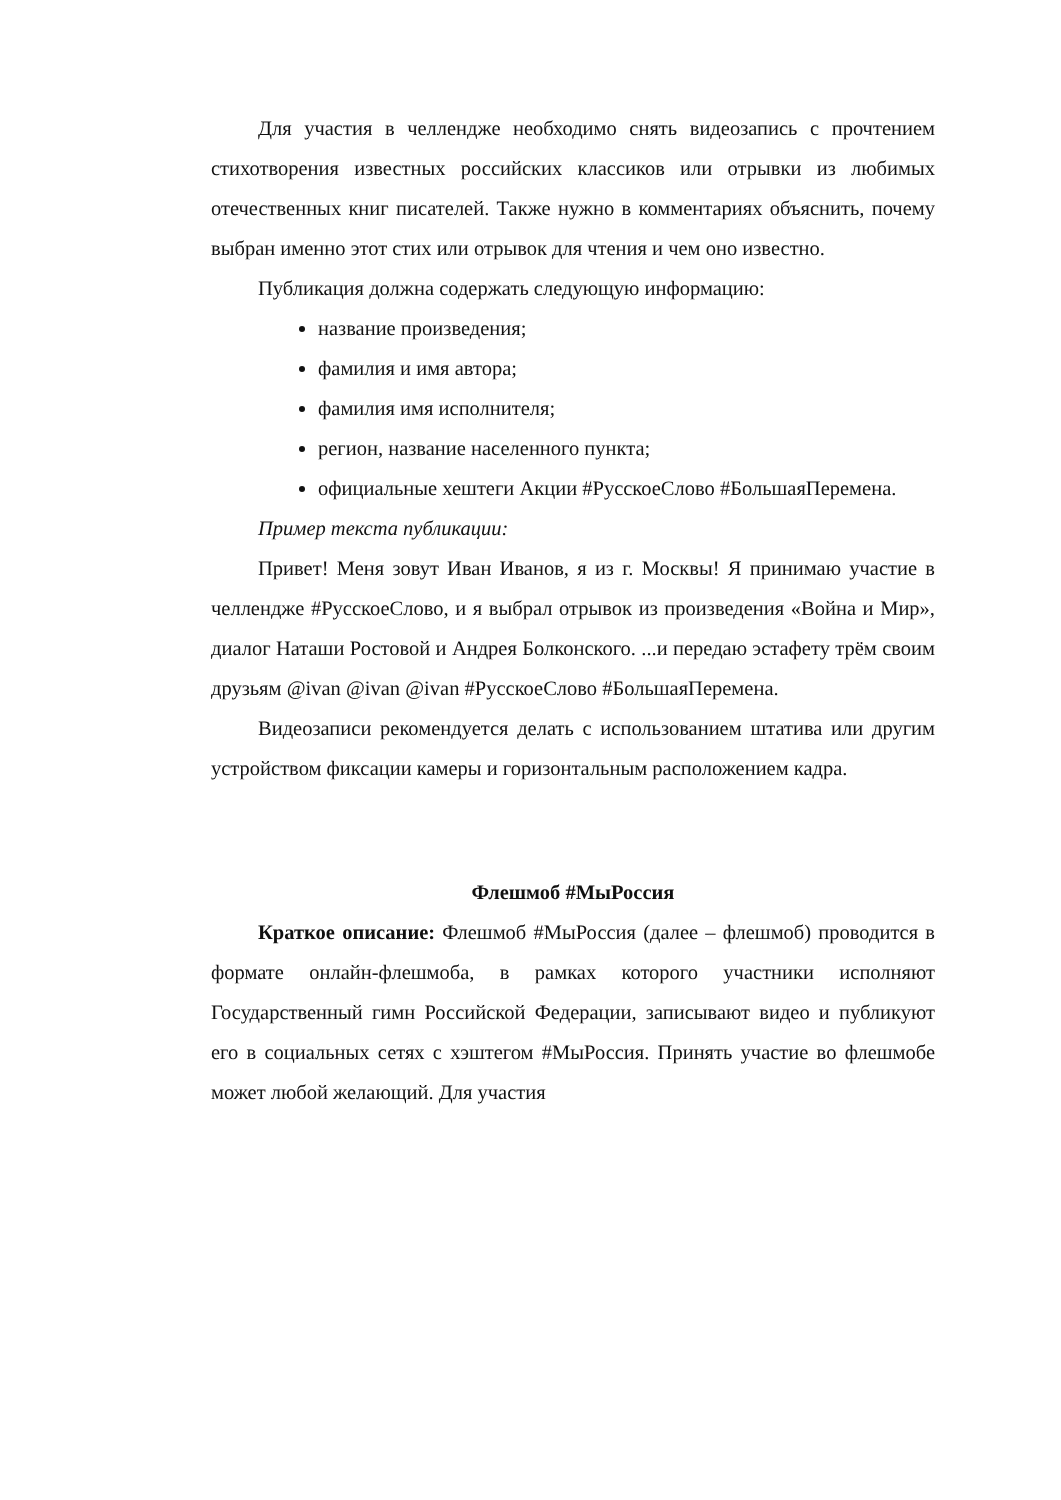Для участия в челлендже необходимо снять видеозапись с прочтением стихотворения известных российских классиков или отрывки из любимых отечественных книг писателей. Также нужно в комментариях объяснить, почему выбран именно этот стих или отрывок для чтения и чем оно известно.
Публикация должна содержать следующую информацию:
название произведения;
фамилия и имя автора;
фамилия имя исполнителя;
регион, название населенного пункта;
официальные хештеги Акции #РусскоеСлово #БольшаяПеремена.
Пример текста публикации:
Привет! Меня зовут Иван Иванов, я из г. Москвы! Я принимаю участие в челлендже #РусскоеСлово, и я выбрал отрывок из произведения «Война и Мир», диалог Наташи Ростовой и Андрея Болконского. ...и передаю эстафету трём своим друзьям @ivan @ivan @ivan #РусскоеСлово #БольшаяПеремена.
Видеозаписи рекомендуется делать с использованием штатива или другим устройством фиксации камеры и горизонтальным расположением кадра.
Флешмоб #МыРоссия
Краткое описание: Флешмоб #МыРоссия (далее – флешмоб) проводится в формате онлайн-флешмоба, в рамках которого участники исполняют Государственный гимн Российской Федерации, записывают видео и публикуют его в социальных сетях с хэштегом #МыРоссия. Принять участие во флешмобе может любой желающий. Для участия